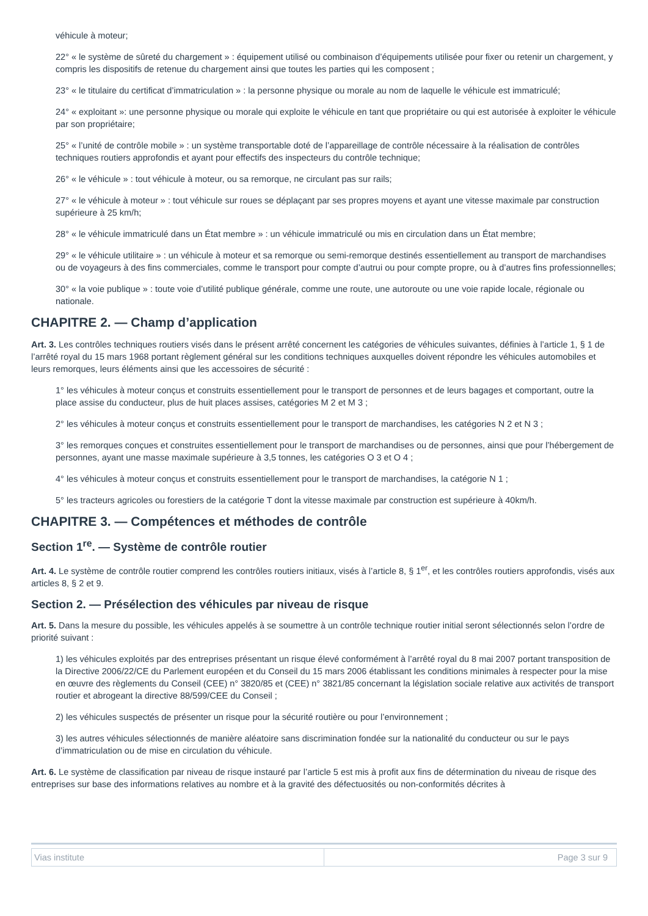véhicule à moteur;
22° « le système de sûreté du chargement » : équipement utilisé ou combinaison d’équipements utilisée pour fixer ou retenir un chargement, y compris les dispositifs de retenue du chargement ainsi que toutes les parties qui les composent ;
23° « le titulaire du certificat d’immatriculation » : la personne physique ou morale au nom de laquelle le véhicule est immatriculé;
24° « exploitant »: une personne physique ou morale qui exploite le véhicule en tant que propriétaire ou qui est autorisée à exploiter le véhicule par son propriétaire;
25° « l’unité de contrôle mobile » : un système transportable doté de l’appareillage de contrôle nécessaire à la réalisation de contrôles techniques routiers approfondis et ayant pour effectifs des inspecteurs du contrôle technique;
26° « le véhicule » : tout véhicule à moteur, ou sa remorque, ne circulant pas sur rails;
27° « le véhicule à moteur » : tout véhicule sur roues se déplaçant par ses propres moyens et ayant une vitesse maximale par construction supérieure à 25 km/h;
28° « le véhicule immatriculé dans un État membre » : un véhicule immatriculé ou mis en circulation dans un État membre;
29° « le véhicule utilitaire » : un véhicule à moteur et sa remorque ou semi-remorque destinés essentiellement au transport de marchandises ou de voyageurs à des fins commerciales, comme le transport pour compte d’autrui ou pour compte propre, ou à d’autres fins professionnelles;
30° « la voie publique » : toute voie d’utilité publique générale, comme une route, une autoroute ou une voie rapide locale, régionale ou nationale.
CHAPITRE 2. — Champ d’application
Art. 3. Les contrôles techniques routiers visés dans le présent arrêté concernent les catégories de véhicules suivantes, définies à l’article 1, § 1 de l’arrêté royal du 15 mars 1968 portant règlement général sur les conditions techniques auxquelles doivent répondre les véhicules automobiles et leurs remorques, leurs éléments ainsi que les accessoires de sécurité :
1° les véhicules à moteur conçus et construits essentiellement pour le transport de personnes et de leurs bagages et comportant, outre la place assise du conducteur, plus de huit places assises, catégories M 2 et M 3 ;
2° les véhicules à moteur conçus et construits essentiellement pour le transport de marchandises, les catégories N 2 et N 3 ;
3° les remorques conçues et construites essentiellement pour le transport de marchandises ou de personnes, ainsi que pour l’hébergement de personnes, ayant une masse maximale supérieure à 3,5 tonnes, les catégories O 3 et O 4 ;
4° les véhicules à moteur conçus et construits essentiellement pour le transport de marchandises, la catégorie N 1 ;
5° les tracteurs agricoles ou forestiers de la catégorie T dont la vitesse maximale par construction est supérieure à 40km/h.
CHAPITRE 3. — Compétences et méthodes de contrôle
Section 1<sup>re</sup>. — Système de contrôle routier
Art. 4. Le système de contrôle routier comprend les contrôles routiers initiaux, visés à l’article 8, § 1<sup>er</sup>, et les contrôles routiers approfondis, visés aux articles 8, § 2 et 9.
Section 2. — Présélection des véhicules par niveau de risque
Art. 5. Dans la mesure du possible, les véhicules appelés à se soumettre à un contrôle technique routier initial seront sélectionnés selon l’ordre de priorité suivant :
1) les véhicules exploités par des entreprises présentant un risque élevé conformément à l’arrêté royal du 8 mai 2007 portant transposition de la Directive 2006/22/CE du Parlement européen et du Conseil du 15 mars 2006 établissant les conditions minimales à respecter pour la mise en œuvre des règlements du Conseil (CEE) n° 3820/85 et (CEE) n° 3821/85 concernant la législation sociale relative aux activités de transport routier et abrogeant la directive 88/599/CEE du Conseil ;
2) les véhicules suspectés de présenter un risque pour la sécurité routière ou pour l’environnement ;
3) les autres véhicules sélectionnés de manière aléatoire sans discrimination fondée sur la nationalité du conducteur ou sur le pays d’immatriculation ou de mise en circulation du véhicule.
Art. 6. Le système de classification par niveau de risque instauré par l’article 5 est mis à profit aux fins de détermination du niveau de risque des entreprises sur base des informations relatives au nombre et à la gravité des défectuosités ou non-conformités décrites à
| Vias institute | Page 3 sur 9 |